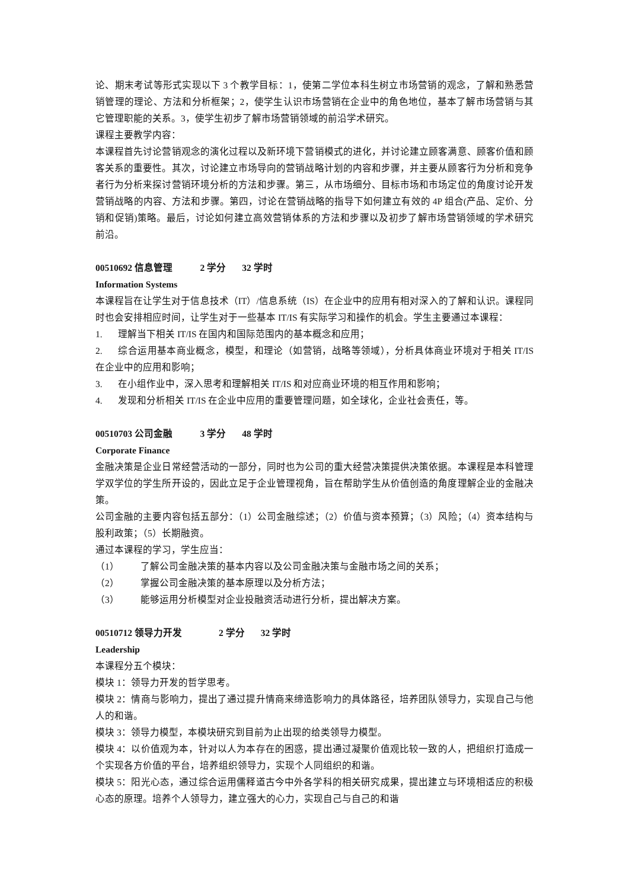论、期末考试等形式实现以下 3 个教学目标：1，使第二学位本科生树立市场营销的观念，了解和熟悉营销管理的理论、方法和分析框架；2，使学生认识市场营销在企业中的角色地位，基本了解市场营销与其它管理职能的关系。3，使学生初步了解市场营销领域的前沿学术研究。
课程主要教学内容：
本课程首先讨论营销观念的演化过程以及新环境下营销模式的进化，并讨论建立顾客满意、顾客价值和顾客关系的重要性。其次，讨论建立市场导向的营销战略计划的内容和步骤，并主要从顾客行为分析和竞争者行为分析来探讨营销环境分析的方法和步骤。第三，从市场细分、目标市场和市场定位的角度讨论开发营销战略的内容、方法和步骤。第四，讨论在营销战略的指导下如何建立有效的 4P 组合(产品、定价、分销和促销)策略。最后，讨论如何建立高效营销体系的方法和步骤以及初步了解市场营销领域的学术研究前沿。
00510692 信息管理 2 学分 32 学时
Information Systems
本课程旨在让学生对于信息技术（IT）/信息系统（IS）在企业中的应用有相对深入的了解和认识。课程同时也会安排相应时间，让学生对于一些基本 IT/IS 有实际学习和操作的机会。学生主要通过本课程：
1. 理解当下相关 IT/IS 在国内和国际范围内的基本概念和应用；
2. 综合运用基本商业概念，模型，和理论（如营销，战略等领域），分析具体商业环境对于相关 IT/IS 在企业中的应用和影响；
3. 在小组作业中，深入思考和理解相关 IT/IS 和对应商业环境的相互作用和影响；
4. 发现和分析相关 IT/IS 在企业中应用的重要管理问题，如全球化，企业社会责任，等。
00510703 公司金融 3 学分 48 学时
Corporate Finance
金融决策是企业日常经营活动的一部分，同时也为公司的重大经营决策提供决策依据。本课程是本科管理学双学位的学生所开设的，因此立足于企业管理视角，旨在帮助学生从价值创造的角度理解企业的金融决策。
公司金融的主要内容包括五部分：（1）公司金融综述；（2）价值与资本预算；（3）风险；（4）资本结构与股利政策；（5）长期融资。
通过本课程的学习，学生应当：
（1） 了解公司金融决策的基本内容以及公司金融决策与金融市场之间的关系；
（2） 掌握公司金融决策的基本原理以及分析方法；
（3） 能够运用分析模型对企业投融资活动进行分析，提出解决方案。
00510712 领导力开发 2 学分 32 学时
Leadership
本课程分五个模块：
模块 1：领导力开发的哲学思考。
模块 2：情商与影响力，提出了通过提升情商来缔造影响力的具体路径，培养团队领导力，实现自己与他人的和谐。
模块 3：领导力模型，本模块研究到目前为止出现的给类领导力模型。
模块 4：以价值观为本，针对以人为本存在的困惑，提出通过凝聚价值观比较一致的人，把组织打造成一个实现各方价值的平台，培养组织领导力，实现个人同组织的和谐。
模块 5：阳光心态，通过综合运用儒释道古今中外各学科的相关研究成果，提出建立与环境相适应的积极心态的原理。培养个人领导力，建立强大的心力，实现自己与自己的和谐